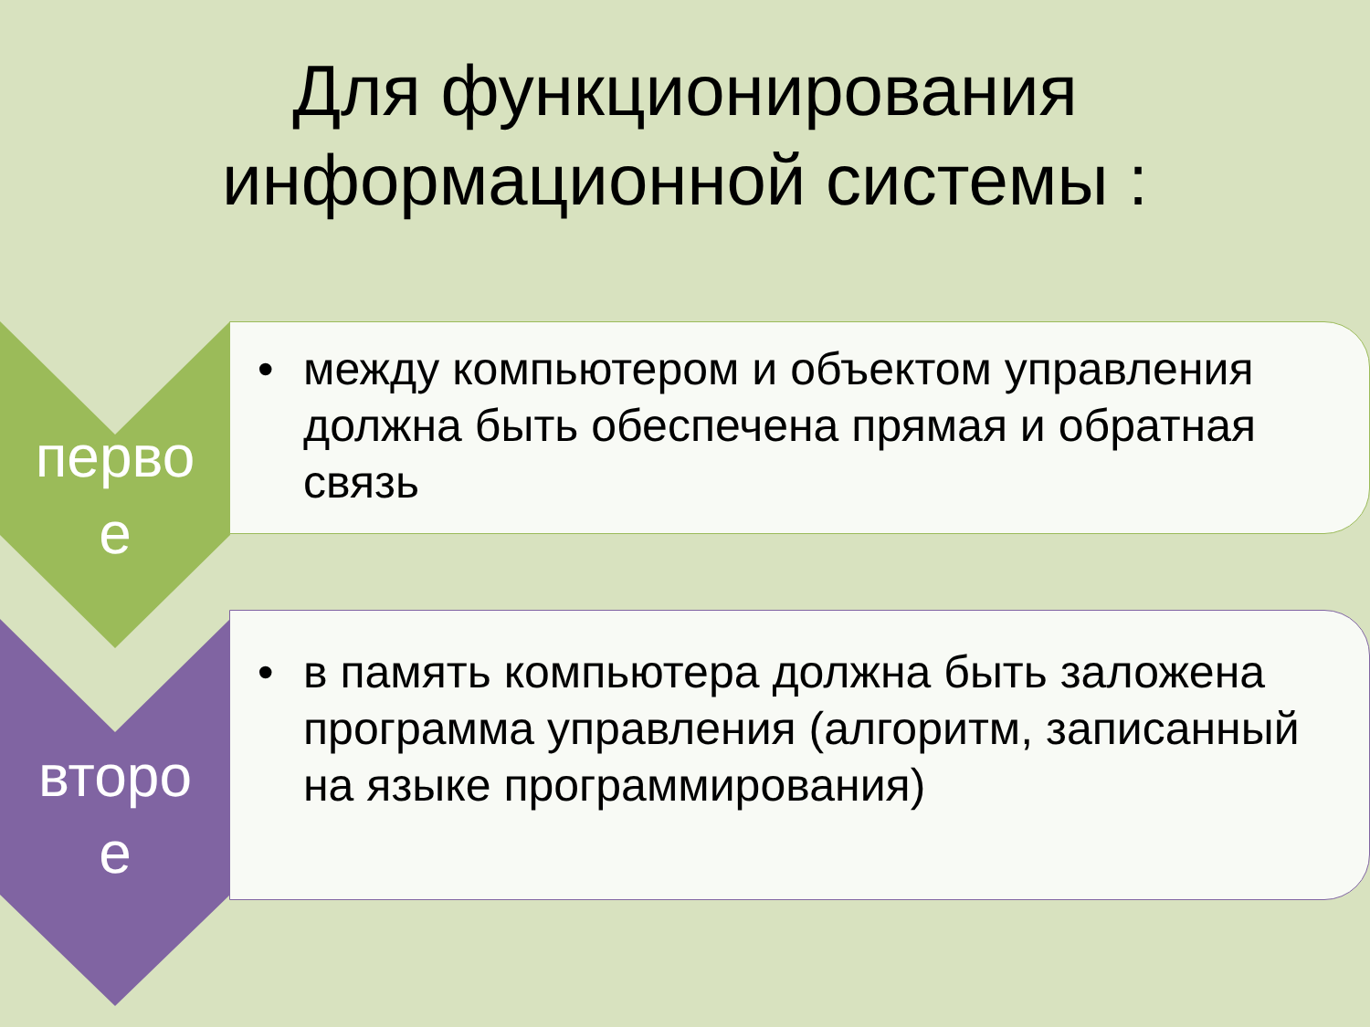Для функционирования
информационной системы :
перво
е
• между компьютером и объектом управления должна быть обеспечена прямая и обратная связь
второ
е
• в память компьютера должна быть заложена программа управления (алгоритм, записанный на языке программирования)